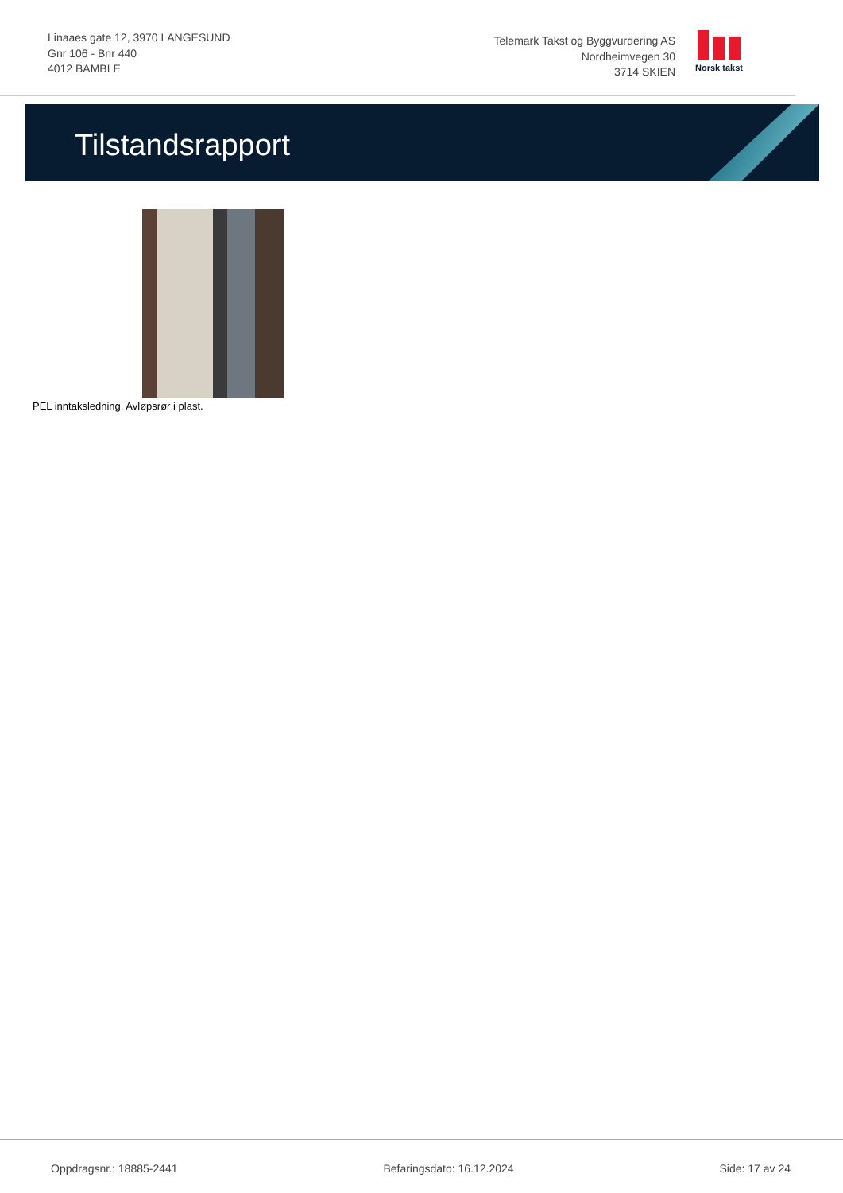Linaaes gate 12, 3970 LANGESUND
Gnr 106 - Bnr 440
4012 BAMBLE
Telemark Takst og Byggvurdering AS
Nordheimvegen 30
3714 SKIEN
Norsk takst
Tilstandsrapport
PEL inntaksledning. Avløpsrør i plast.
Oppdragsnr.: 18885-2441 Befaringsdato: 16.12.2024 Side: 17 av 24